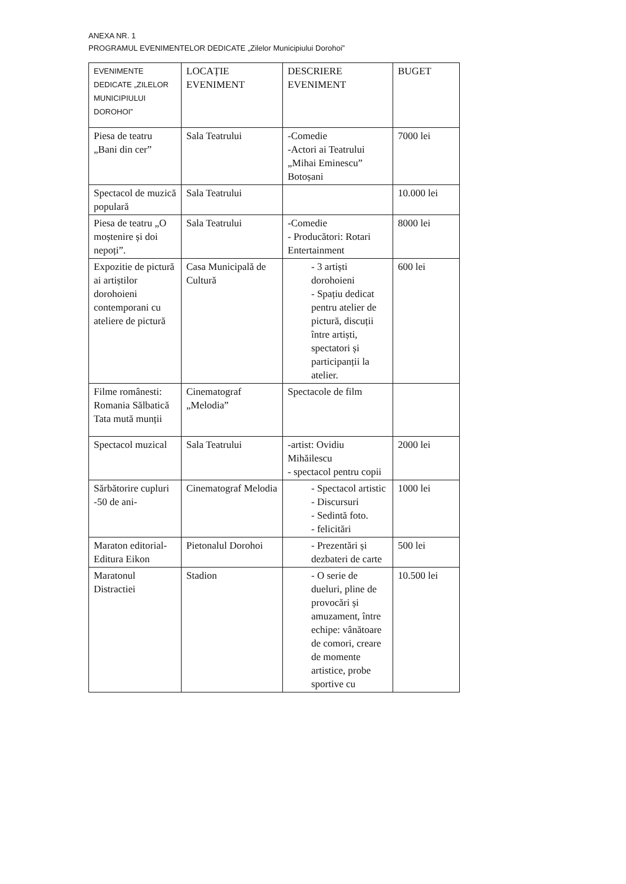ANEXA NR. 1
PROGRAMUL EVENIMENTELOR DEDICATE „Zilelor Municipiului Dorohoi”
| EVENIMENTE DEDICATE „ZILELOR MUNICIPIULUI DOROHOI” | LOCAȚIE EVENIMENT | DESCRIERE EVENIMENT | BUGET |
| Piesa de teatru „Bani din cer” | Sala Teatrului | -Comedie -Actori ai Teatrului „Mihai Eminescu” Botoșani | 7000 lei |
| Spectacol de muzică populară | Sala Teatrului | | 10.000 lei |
| Piesa de teatru „O moștenire și doi nepoți”. | Sala Teatrului | -Comedie - Producători: Rotari Entertainment | 8000 lei |
| Expozitie de pictură ai artiștilor dorohoieni contemporani cu ateliere de pictură | Casa Municipală de Cultură | - 3 artiști dorohoieni - Spațiu dedicat pentru atelier de pictură, discuții între artiști, spectatori și participanții la atelier. | 600 lei |
| Filme românesti: Romania Sălbatică Tata mută munții | Cinematograf „Melodia” | Spectacole de film | |
| Spectacol muzical | Sala Teatrului | -artist: Ovidiu Mihăilescu - spectacol pentru copii | 2000 lei |
| Sărbătorire cupluri -50 de ani- | Cinematograf Melodia | - Spectacol artistic - Discursuri - Sedintă foto. - felicitări | 1000 lei |
| Maraton editorial- Editura Eikon | Pietonalul Dorohoi | - Prezentări și dezbateri de carte | 500 lei |
| Maratonul Distractiei | Stadion | - O serie de dueluri, pline de provocări și amuzament, între echipe: vânătoare de comori, creare de momente artistice, probe sportive cu | 10.500 lei |